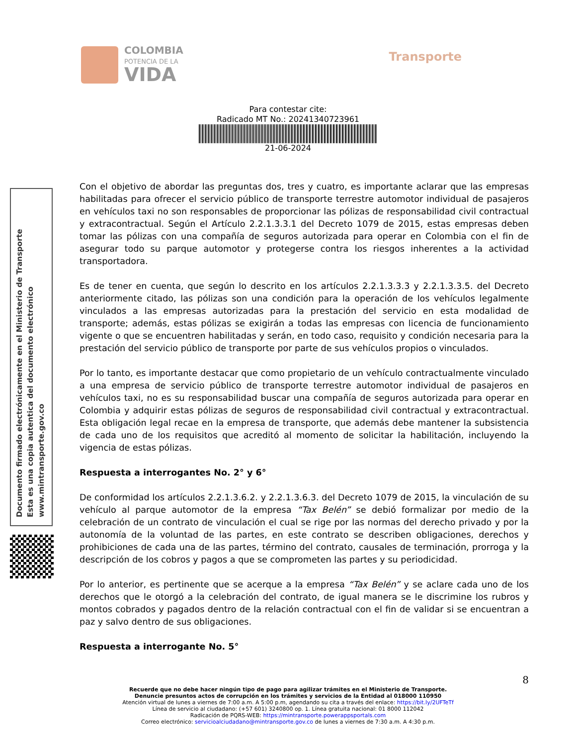COLOMBIA
POTENCIA DE LA
VIDA
Transporte
Para contestar cite:
Radicado MT No.: 20241340723961
21-06-2024
Con el objetivo de abordar las preguntas dos, tres y cuatro, es importante aclarar que las empresas habilitadas para ofrecer el servicio público de transporte terrestre automotor individual de pasajeros en vehículos taxi no son responsables de proporcionar las pólizas de responsabilidad civil contractual y extracontractual. Según el Artículo 2.2.1.3.3.1 del Decreto 1079 de 2015, estas empresas deben tomar las pólizas con una compañía de seguros autorizada para operar en Colombia con el fin de asegurar todo su parque automotor y protegerse contra los riesgos inherentes a la actividad transportadora.
Es de tener en cuenta, que según lo descrito en los artículos 2.2.1.3.3.3 y 2.2.1.3.3.5. del Decreto anteriormente citado, las pólizas son una condición para la operación de los vehículos legalmente vinculados a las empresas autorizadas para la prestación del servicio en esta modalidad de transporte; además, estas pólizas se exigirán a todas las empresas con licencia de funcionamiento vigente o que se encuentren habilitadas y serán, en todo caso, requisito y condición necesaria para la prestación del servicio público de transporte por parte de sus vehículos propios o vinculados.
Por lo tanto, es importante destacar que como propietario de un vehículo contractualmente vinculado a una empresa de servicio público de transporte terrestre automotor individual de pasajeros en vehículos taxi, no es su responsabilidad buscar una compañía de seguros autorizada para operar en Colombia y adquirir estas pólizas de seguros de responsabilidad civil contractual y extracontractual. Esta obligación legal recae en la empresa de transporte, que además debe mantener la subsistencia de cada uno de los requisitos que acreditó al momento de solicitar la habilitación, incluyendo la vigencia de estas pólizas.
Respuesta a interrogantes No. 2° y 6°
De conformidad los artículos 2.2.1.3.6.2. y 2.2.1.3.6.3. del Decreto 1079 de 2015, la vinculación de su vehículo al parque automotor de la empresa “Tax Belén” se debió formalizar por medio de la celebración de un contrato de vinculación el cual se rige por las normas del derecho privado y por la autonomía de la voluntad de las partes, en este contrato se describen obligaciones, derechos y prohibiciones de cada una de las partes, término del contrato, causales de terminación, prorroga y la descripción de los cobros y pagos a que se comprometen las partes y su periodicidad.
Por lo anterior, es pertinente que se acerque a la empresa “Tax Belén” y se aclare cada uno de los derechos que le otorgó a la celebración del contrato, de igual manera se le discrimine los rubros y montos cobrados y pagados dentro de la relación contractual con el fin de validar si se encuentran a paz y salvo dentro de sus obligaciones.
Respuesta a interrogante No. 5°
Documento firmado electrónicamente en el Ministerio de Transporte
Esta es una copia autentica del documento electrónico
www.mintransporte.gov.co
8
Recuerde que no debe hacer ningún tipo de pago para agilizar trámites en el Ministerio de Transporte.
Denuncie presuntos actos de corrupción en los trámites y servicios de la Entidad al 018000 110950
Atención virtual de lunes a viernes de 7:00 a.m. A 5:00 p.m, agendando su cita a través del enlace: https://bit.ly/2UFTeTf
Línea de servicio al ciudadano: (+57 601) 3240800 op. 1. Línea gratuita nacional: 01 8000 112042
Radicación de PQRS-WEB: https://mintransporte.powerappsportals.com
Correo electrónico: servicioalciudadano@mintransporte.gov.co de lunes a viernes de 7:30 a.m. A 4:30 p.m.